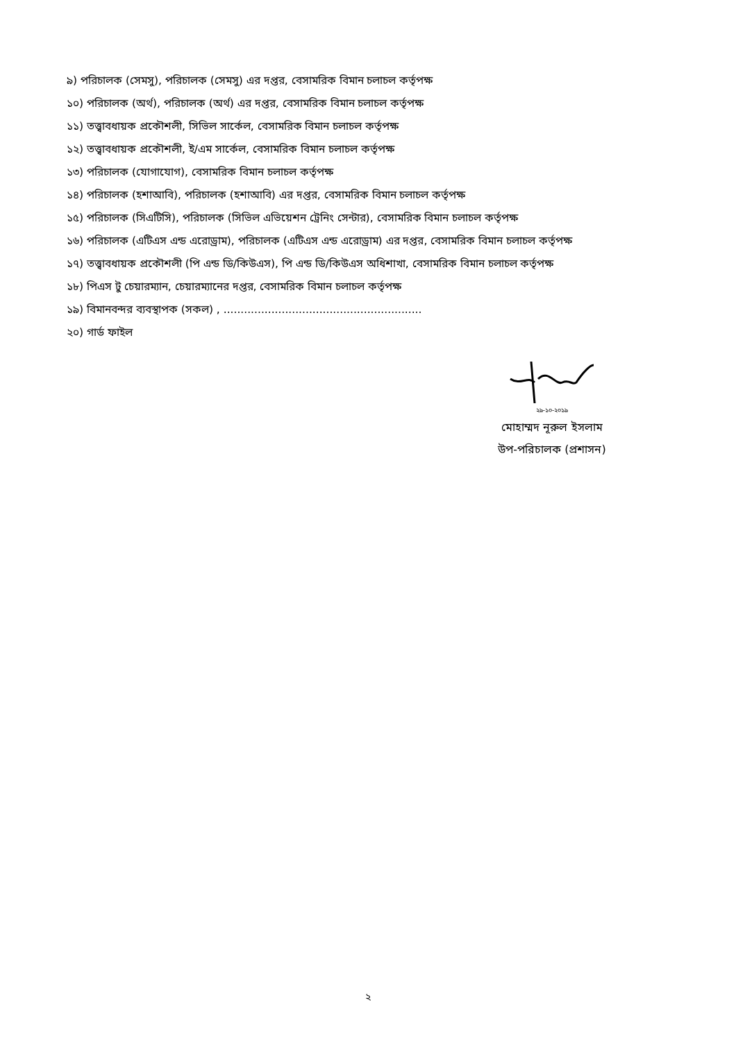৯) পরিচালক (সেমসু), পরিচালক (সেমসু) এর দপ্তর, বেসামরিক বিমান চলাচল কর্তৃপক্ষ
১০) পরিচালক (অর্থ), পরিচালক (অর্থ) এর দপ্তর, বেসামরিক বিমান চলাচল কর্তৃপক্ষ
১১) তত্ত্বাবধায়ক প্রকৌশলী, সিভিল সার্কেল, বেসামরিক বিমান চলাচল কর্তৃপক্ষ
১২) তত্ত্বাবধায়ক প্রকৌশলী, ই/এম সার্কেল, বেসামরিক বিমান চলাচল কর্তৃপক্ষ
১৩) পরিচালক (যোগাযোগ), বেসামরিক বিমান চলাচল কর্তৃপক্ষ
১৪) পরিচালক (হশাআবি), পরিচালক (হশাআবি) এর দপ্তর, বেসামরিক বিমান চলাচল কর্তৃপক্ষ
১৫) পরিচালক (সিএটিসি), পরিচালক (সিভিল এভিয়েশন ট্রেনিং সেন্টার), বেসামরিক বিমান চলাচল কর্তৃপক্ষ
১৬) পরিচালক (এটিএস এন্ড এরোড্রাম), পরিচালক (এটিএস এন্ড এরোড্রাম) এর দপ্তর, বেসামরিক বিমান চলাচল কর্তৃপক্ষ
১৭) তত্ত্বাবধায়ক প্রকৌশলী (পি এন্ড ডি/কিউএস), পি এন্ড ডি/কিউএস অধিশাখা, বেসামরিক বিমান চলাচল কর্তৃপক্ষ
১৮) পিএস টু চেয়ারম্যান, চেয়ারম্যানের দপ্তর, বেসামরিক বিমান চলাচল কর্তৃপক্ষ
১৯) বিমানবন্দর ব্যবস্থাপক (সকল) , ..........................................................
২০) গার্ড ফাইল
২৯-১০-২০১৯
মোহাম্মদ নূরুল ইসলাম
উপ-পরিচালক (প্রশাসন)
২